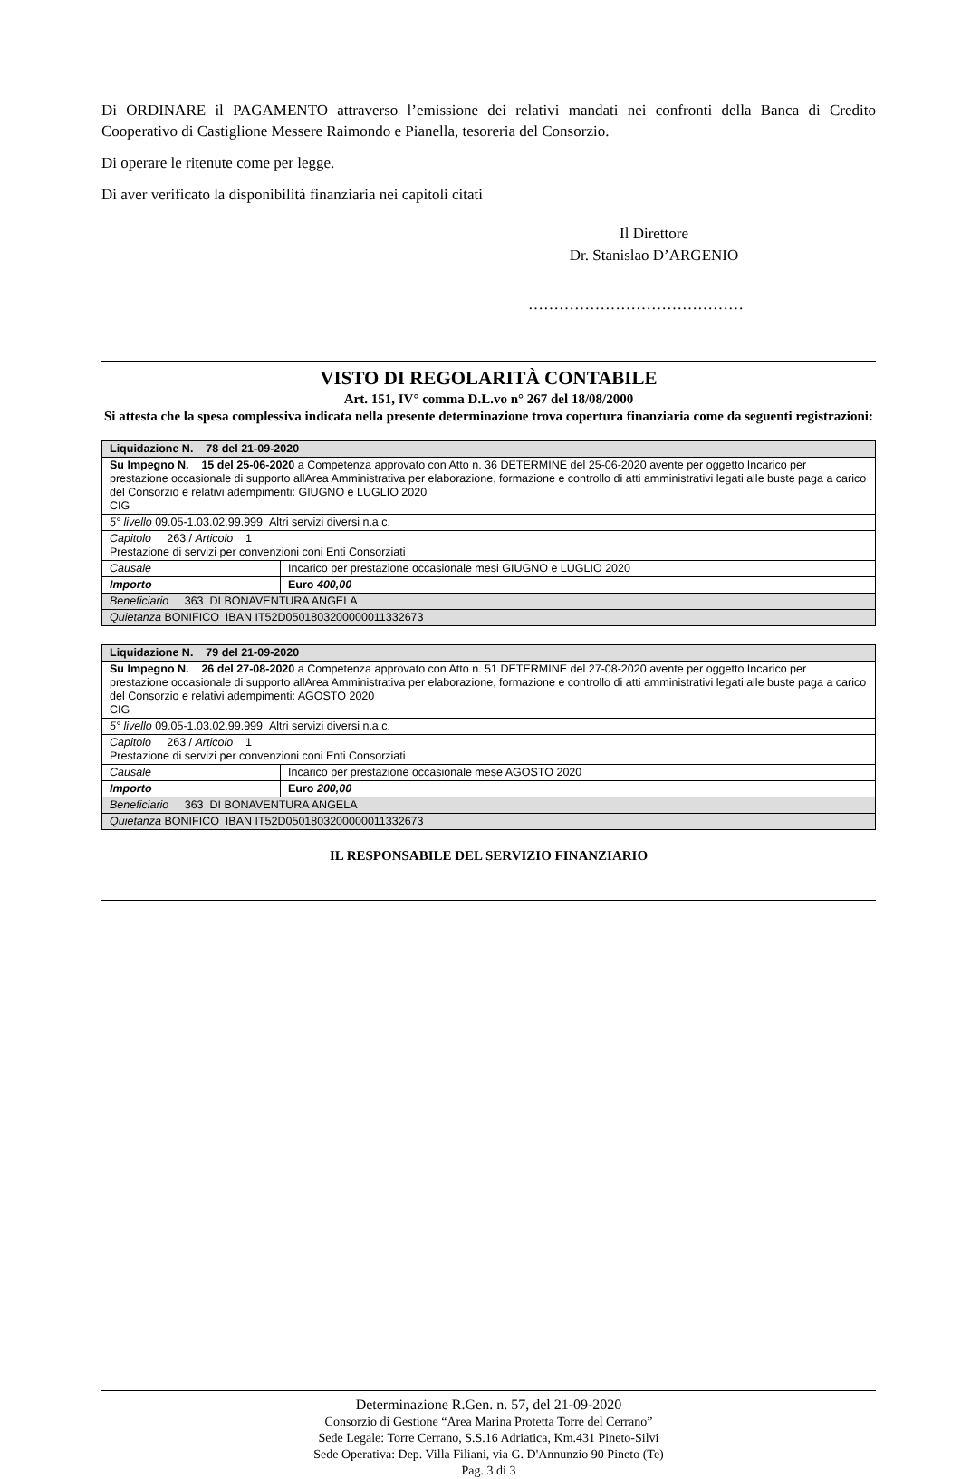Di ORDINARE il PAGAMENTO attraverso l’emissione dei relativi mandati nei confronti della Banca di Credito Cooperativo di Castiglione Messere Raimondo e Pianella, tesoreria del Consorzio.
Di operare le ritenute come per legge.
Di aver verificato la disponibilità finanziaria nei capitoli citati
Il Direttore
Dr. Stanislao D’ARGENIO
……………………………………
VISTO DI REGOLARITÀ CONTABILE
Art. 151, IV° comma D.L.vo n° 267 del 18/08/2000
Si attesta che la spesa complessiva indicata nella presente determinazione trova copertura finanziaria come da seguenti registrazioni:
| Liquidazione N. 78 del 21-09-2020 | |
| Su Impegno N. 15 del 25-06-2020 a Competenza approvato con Atto n. 36 DETERMINE del 25-06-2020 avente per oggetto Incarico per prestazione occasionale di supporto allArea Amministrativa per elaborazione, formazione e controllo di atti amministrativi legati alle buste paga a carico del Consorzio e relativi adempimenti: GIUGNO e LUGLIO 2020 CIG | |
| 5° livello 09.05-1.03.02.99.999 Altri servizi diversi n.a.c. | |
| Capitolo 263 / Articolo 1 Prestazione di servizi per convenzioni coni Enti Consorziati | |
| Causale | Incarico per prestazione occasionale mesi GIUGNO e LUGLIO 2020 |
| Importo | Euro 400,00 |
| Beneficiario 363 DI BONAVENTURA ANGELA | |
| Quietanza BONIFICO IBAN IT52D0501803200000011332673 | |
| Liquidazione N. 79 del 21-09-2020 | |
| Su Impegno N. 26 del 27-08-2020 a Competenza approvato con Atto n. 51 DETERMINE del 27-08-2020 avente per oggetto Incarico per prestazione occasionale di supporto allArea Amministrativa per elaborazione, formazione e controllo di atti amministrativi legati alle buste paga a carico del Consorzio e relativi adempimenti: AGOSTO 2020 CIG | |
| 5° livello 09.05-1.03.02.99.999 Altri servizi diversi n.a.c. | |
| Capitolo 263 / Articolo 1 Prestazione di servizi per convenzioni coni Enti Consorziati | |
| Causale | Incarico per prestazione occasionale mese AGOSTO 2020 |
| Importo | Euro 200,00 |
| Beneficiario 363 DI BONAVENTURA ANGELA | |
| Quietanza BONIFICO IBAN IT52D0501803200000011332673 | |
IL RESPONSABILE DEL SERVIZIO FINANZIARIO
Determinazione R.Gen. n. 57, del 21-09-2020
Consorzio di Gestione “Area Marina Protetta Torre del Cerrano”
Sede Legale: Torre Cerrano, S.S.16 Adriatica, Km.431 Pineto-Silvi
Sede Operativa: Dep. Villa Filiani, via G. D'Annunzio 90 Pineto (Te)
Pag. 3 di 3